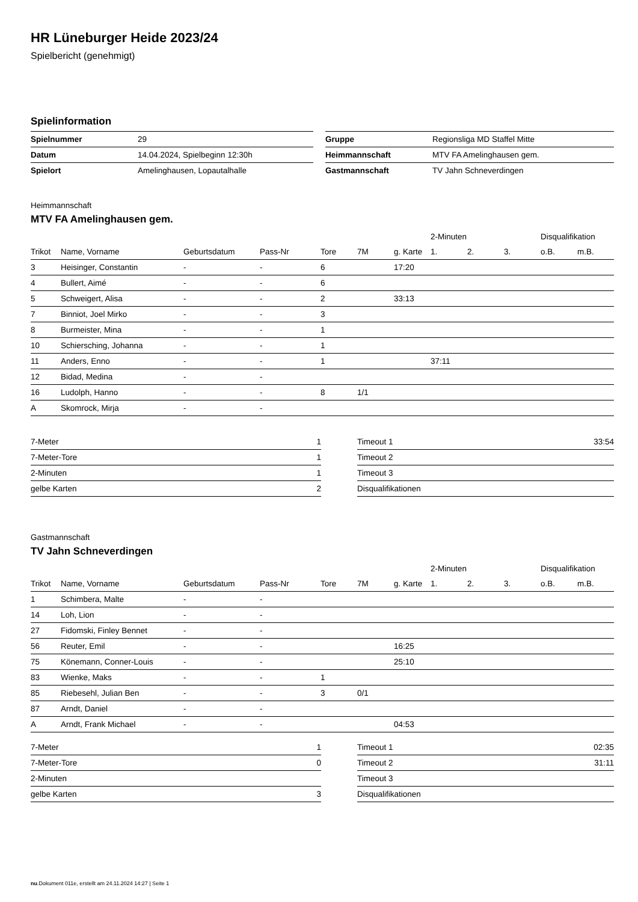HR Lüneburger Heide 2023/24
Spielbericht (genehmigt)
Spielinformation
| Spielnummer | 29 | | Gruppe | Regionsliga MD Staffel Mitte |
| Datum | 14.04.2024, Spielbeginn 12:30h | | Heimmannschaft | MTV FA Amelinghausen gem. |
| Spielort | Amelinghausen, Lopautalhalle | | Gastmannschaft | TV Jahn Schneverdingen |
Heimmannschaft
MTV FA Amelinghausen gem.
| | | | | | | | 2-Minuten | | | Disqualifikation | |
| Trikot | Name, Vorname | Geburtsdatum | Pass-Nr | Tore | 7M | g. Karte | 1. | 2. | 3. | o.B. | m.B. |
| 3 | Heisinger, Constantin | - | - | 6 | | 17:20 | | | | | |
| 4 | Bullert, Aimé | - | - | 6 | | | | | | | |
| 5 | Schweigert, Alisa | - | - | 2 | | 33:13 | | | | | |
| 7 | Binniot, Joel Mirko | - | - | 3 | | | | | | | |
| 8 | Burmeister, Mina | - | - | 1 | | | | | | | |
| 10 | Schiersching, Johanna | - | - | 1 | | | | | | | |
| 11 | Anders, Enno | - | - | 1 | | | 37:11 | | | | |
| 12 | Bidad, Medina | - | - | | | | | | | | |
| 16 | Ludolph, Hanno | - | - | 8 | 1/1 | | | | | | |
| A | Skomrock, Mirja | - | - | | | | | | | | |
| 7-Meter | 1 |
| 7-Meter-Tore | 1 |
| 2-Minuten | 1 |
| gelbe Karten | 2 |
| Timeout 1 | 33:54 |
| Timeout 2 | |
| Timeout 3 | |
| Disqualifikationen | |
Gastmannschaft
TV Jahn Schneverdingen
| | | | | | | | 2-Minuten | | | Disqualifikation | |
| Trikot | Name, Vorname | Geburtsdatum | Pass-Nr | Tore | 7M | g. Karte | 1. | 2. | 3. | o.B. | m.B. |
| 1 | Schimbera, Malte | - | - | | | | | | | | |
| 14 | Loh, Lion | - | - | | | | | | | | |
| 27 | Fidomski, Finley Bennet | - | - | | | | | | | | |
| 56 | Reuter, Emil | - | - | | | 16:25 | | | | | |
| 75 | Könemann, Conner-Louis | - | - | | | 25:10 | | | | | |
| 83 | Wienke, Maks | - | - | 1 | | | | | | | |
| 85 | Riebesehl, Julian Ben | - | - | 3 | 0/1 | | | | | | |
| 87 | Arndt, Daniel | - | - | | | | | | | | |
| A | Arndt, Frank Michael | - | - | | | 04:53 | | | | | |
| 7-Meter | 1 |
| 7-Meter-Tore | 0 |
| 2-Minuten | |
| gelbe Karten | 3 |
| Timeout 1 | 02:35 |
| Timeout 2 | 31:11 |
| Timeout 3 | |
| Disqualifikationen | |
nu.Dokument 011e, erstellt am 24.11.2024 14:27 | Seite 1